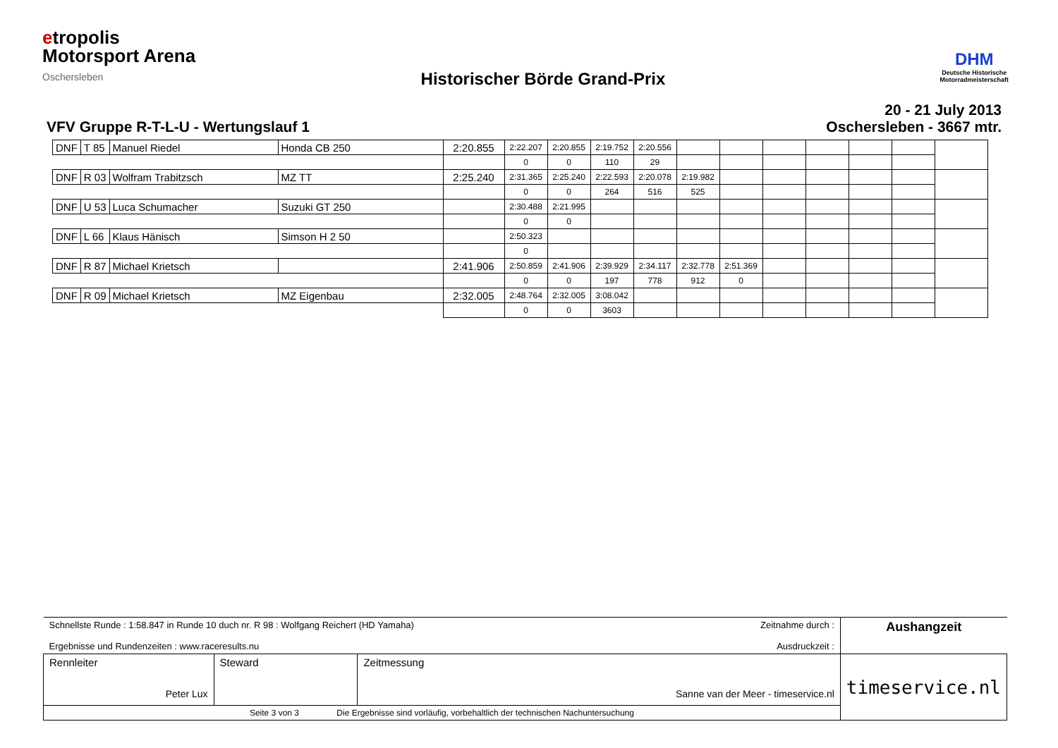etropolis
Motorsport Arena
Oschersleben
DHM
Deutsche Historische
Motorradmeisterschaft
Historischer Börde Grand-Prix
VFV Gruppe R-T-L-U - Wertungslauf 1
20 - 21 July 2013
Oschersleben - 3667 mtr.
| DNF | T 85 | Manuel Riedel | Honda CB 250 | 2:20.855 | 2:22.207 | 2:20.855 | 2:19.752 | 2:20.556 | | | | | | | |
| | | | | | 0 | 0 | 110 | 29 | | | | | | | |
| DNF | R 03 | Wolfram Trabitzsch | MZ TT | 2:25.240 | 2:31.365 | 2:25.240 | 2:22.593 | 2:20.078 | 2:19.982 | | | | | | |
| | | | | | 0 | 0 | 264 | 516 | 525 | | | | | | |
| DNF | U 53 | Luca Schumacher | Suzuki GT 250 | | 2:30.488 | 2:21.995 | | | | | | | | | |
| | | | | | 0 | 0 | | | | | | | | | |
| DNF | L 66 | Klaus Hänisch | Simson H 2 50 | | 2:50.323 | | | | | | | | | | |
| | | | | | 0 | | | | | | | | | | |
| DNF | R 87 | Michael Krietsch | | 2:41.906 | 2:50.859 | 2:41.906 | 2:39.929 | 2:34.117 | 2:32.778 | 2:51.369 | | | | | |
| | | | | | 0 | 0 | 197 | 778 | 912 | 0 | | | | | |
| DNF | R 09 | Michael Krietsch | MZ Eigenbau | 2:32.005 | 2:48.764 | 2:32.005 | 3:08.042 | | | | | | | | |
| | | | | | 0 | 0 | 3603 | | | | | | | | |
| Schnellste Runde : 1:58.847 in Runde 10 duch nr. R 98 : Wolfgang Reichert (HD Yamaha) Zeitnahme durch : Ergebnisse und Rundenzeiten : www.raceresults.nu Ausdruckzeit : | | | Aushangzeit |
| Rennleiter Peter Lux | Steward | Zeitmessung Sanne van der Meer - timeservice.nl | timeservice.nl |
| Seite 3 von 3 Die Ergebnisse sind vorläufig, vorbehaltlich der technischen Nachuntersuchung | | | |